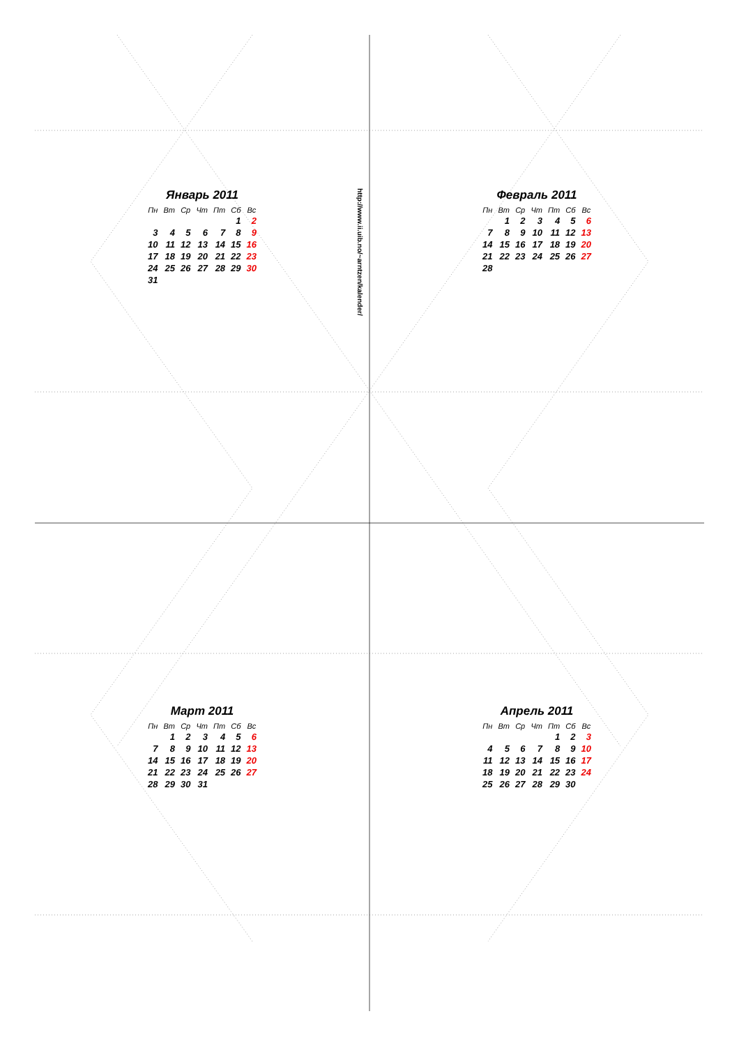Январь 2011
| Пн | Вт | Ср | Чт | Пт | Сб | Вс |
| --- | --- | --- | --- | --- | --- | --- |
| | | | | | 1 | 2 |
| 3 | 4 | 5 | 6 | 7 | 8 | 9 |
| 10 | 11 | 12 | 13 | 14 | 15 | 16 |
| 17 | 18 | 19 | 20 | 21 | 22 | 23 |
| 24 | 25 | 26 | 27 | 28 | 29 | 30 |
| 31 | | | | | | |
http://www.ii.uib.no/~arntzen/kalender/
Февраль 2011
| Пн | Вт | Ср | Чт | Пт | Сб | Вс |
| --- | --- | --- | --- | --- | --- | --- |
| | 1 | 2 | 3 | 4 | 5 | 6 |
| 7 | 8 | 9 | 10 | 11 | 12 | 13 |
| 14 | 15 | 16 | 17 | 18 | 19 | 20 |
| 21 | 22 | 23 | 24 | 25 | 26 | 27 |
| 28 | | | | | | |
Март 2011
| Пн | Вт | Ср | Чт | Пт | Сб | Вс |
| --- | --- | --- | --- | --- | --- | --- |
| | 1 | 2 | 3 | 4 | 5 | 6 |
| 7 | 8 | 9 | 10 | 11 | 12 | 13 |
| 14 | 15 | 16 | 17 | 18 | 19 | 20 |
| 21 | 22 | 23 | 24 | 25 | 26 | 27 |
| 28 | 29 | 30 | 31 | | | |
Апрель 2011
| Пн | Вт | Ср | Чт | Пт | Сб | Вс |
| --- | --- | --- | --- | --- | --- | --- |
| | | | | 1 | 2 | 3 |
| 4 | 5 | 6 | 7 | 8 | 9 | 10 |
| 11 | 12 | 13 | 14 | 15 | 16 | 17 |
| 18 | 19 | 20 | 21 | 22 | 23 | 24 |
| 25 | 26 | 27 | 28 | 29 | 30 | |